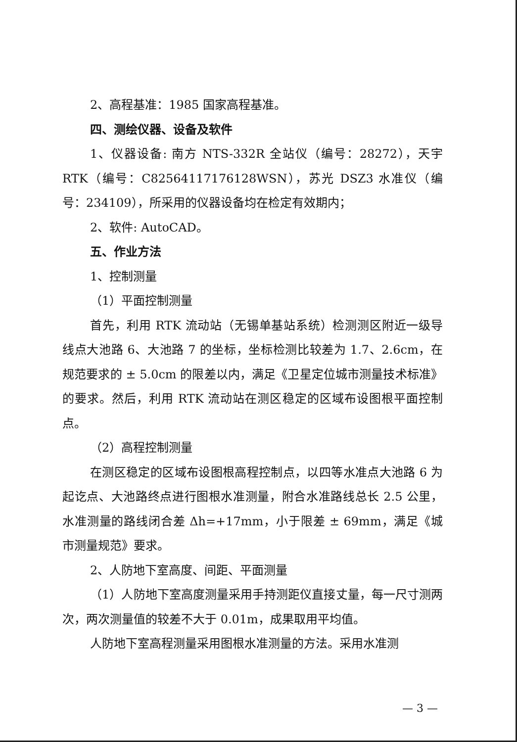2、高程基准：1985 国家高程基准。
四、测绘仪器、设备及软件
1、仪器设备: 南方 NTS-332R 全站仪（编号：28272），天宇 RTK（编号：C82564117176128WSN），苏光 DSZ3 水准仪（编号：234109），所采用的仪器设备均在检定有效期内；
2、软件: AutoCAD。
五、作业方法
1、控制测量
（1）平面控制测量
首先，利用 RTK 流动站（无锡单基站系统）检测测区附近一级导线点大池路 6、大池路 7 的坐标，坐标检测比较差为 1.7、2.6cm，在规范要求的 ± 5.0cm 的限差以内，满足《卫星定位城市测量技术标准》的要求。然后，利用 RTK 流动站在测区稳定的区域布设图根平面控制点。
（2）高程控制测量
在测区稳定的区域布设图根高程控制点，以四等水准点大池路 6 为起讫点、大池路终点进行图根水准测量，附合水准路线总长 2.5 公里，水准测量的路线闭合差 Δh=+17mm，小于限差 ± 69mm，满足《城市测量规范》要求。
2、人防地下室高度、间距、平面测量
（1）人防地下室高度测量采用手持测距仪直接丈量，每一尺寸测两次，两次测量值的较差不大于 0.01m，成果取用平均值。
人防地下室高程测量采用图根水准测量的方法。采用水准测
— 3 —